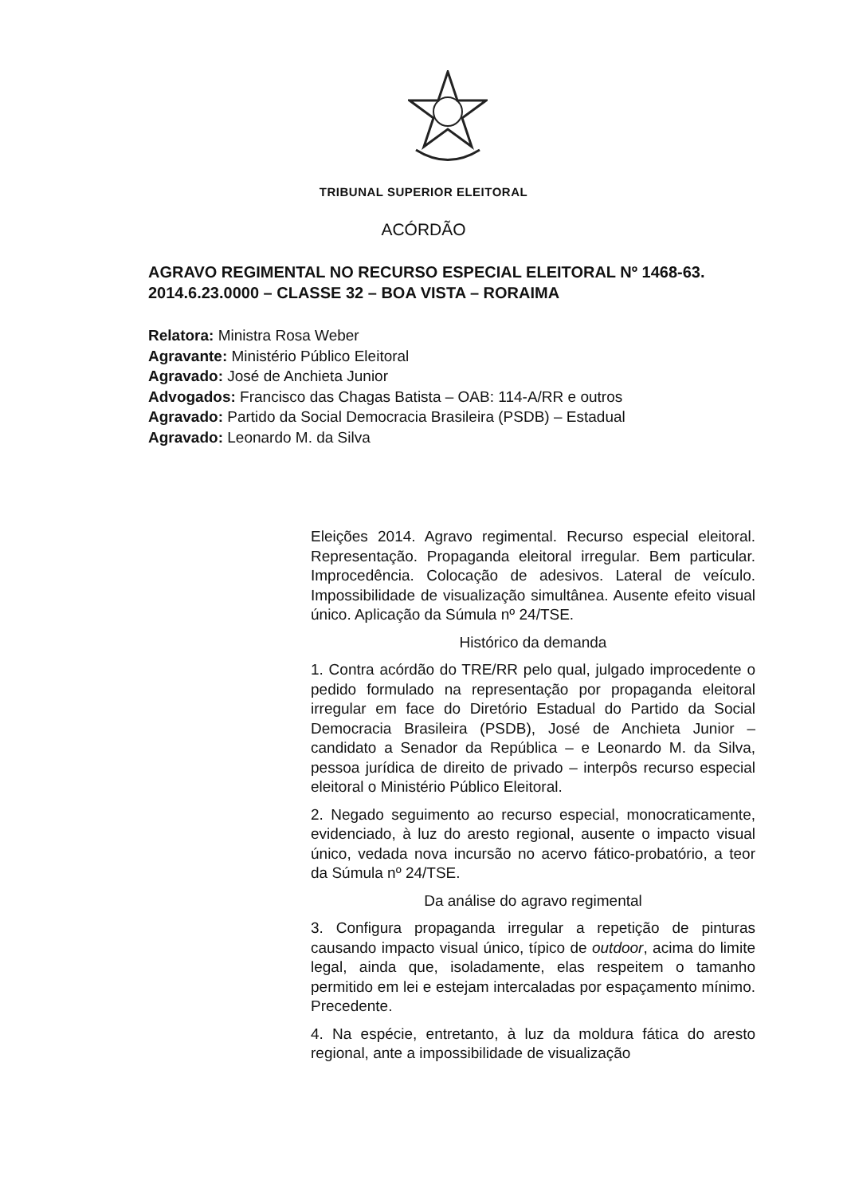TRIBUNAL SUPERIOR ELEITORAL
ACÓRDÃO
AGRAVO REGIMENTAL NO RECURSO ESPECIAL ELEITORAL Nº 1468-63. 2014.6.23.0000 – CLASSE 32 – BOA VISTA – RORAIMA
Relatora: Ministra Rosa Weber
Agravante: Ministério Público Eleitoral
Agravado: José de Anchieta Junior
Advogados: Francisco das Chagas Batista – OAB: 114-A/RR e outros
Agravado: Partido da Social Democracia Brasileira (PSDB) – Estadual
Agravado: Leonardo M. da Silva
Eleições 2014. Agravo regimental. Recurso especial eleitoral. Representação. Propaganda eleitoral irregular. Bem particular. Improcedência. Colocação de adesivos. Lateral de veículo. Impossibilidade de visualização simultânea. Ausente efeito visual único. Aplicação da Súmula nº 24/TSE.
Histórico da demanda
1. Contra acórdão do TRE/RR pelo qual, julgado improcedente o pedido formulado na representação por propaganda eleitoral irregular em face do Diretório Estadual do Partido da Social Democracia Brasileira (PSDB), José de Anchieta Junior – candidato a Senador da República – e Leonardo M. da Silva, pessoa jurídica de direito de privado – interpôs recurso especial eleitoral o Ministério Público Eleitoral.
2. Negado seguimento ao recurso especial, monocraticamente, evidenciado, à luz do aresto regional, ausente o impacto visual único, vedada nova incursão no acervo fático-probatório, a teor da Súmula nº 24/TSE.
Da análise do agravo regimental
3. Configura propaganda irregular a repetição de pinturas causando impacto visual único, típico de outdoor, acima do limite legal, ainda que, isoladamente, elas respeitem o tamanho permitido em lei e estejam intercaladas por espaçamento mínimo. Precedente.
4. Na espécie, entretanto, à luz da moldura fática do aresto regional, ante a impossibilidade de visualização